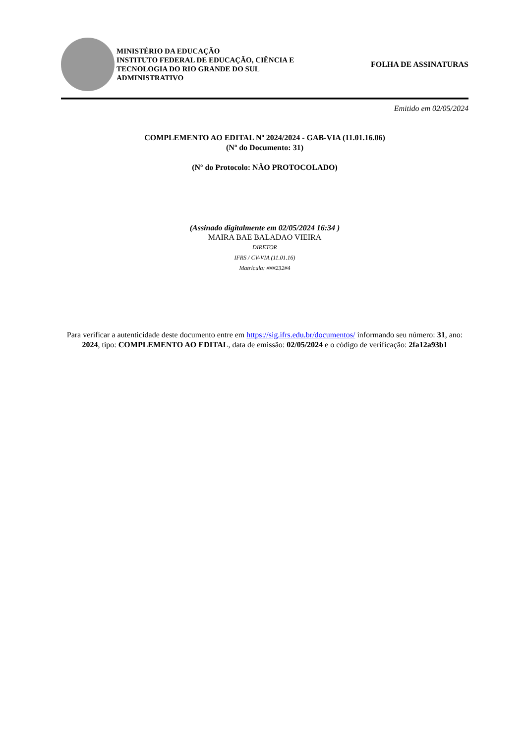MINISTÉRIO DA EDUCAÇÃO
INSTITUTO FEDERAL DE EDUCAÇÃO, CIÊNCIA E TECNOLOGIA DO RIO GRANDE DO SUL
ADMINISTRATIVO
FOLHA DE ASSINATURAS
Emitido em 02/05/2024
COMPLEMENTO AO EDITAL Nº 2024/2024 - GAB-VIA (11.01.16.06)
(Nº do Documento: 31)
(Nº do Protocolo: NÃO PROTOCOLADO)
(Assinado digitalmente em 02/05/2024 16:34 )
MAIRA BAE BALADAO VIEIRA
DIRETOR
IFRS / CV-VIA (11.01.16)
Matrícula: ###232#4
Para verificar a autenticidade deste documento entre em https://sig.ifrs.edu.br/documentos/ informando seu número: 31, ano: 2024, tipo: COMPLEMENTO AO EDITAL, data de emissão: 02/05/2024 e o código de verificação: 2fa12a93b1